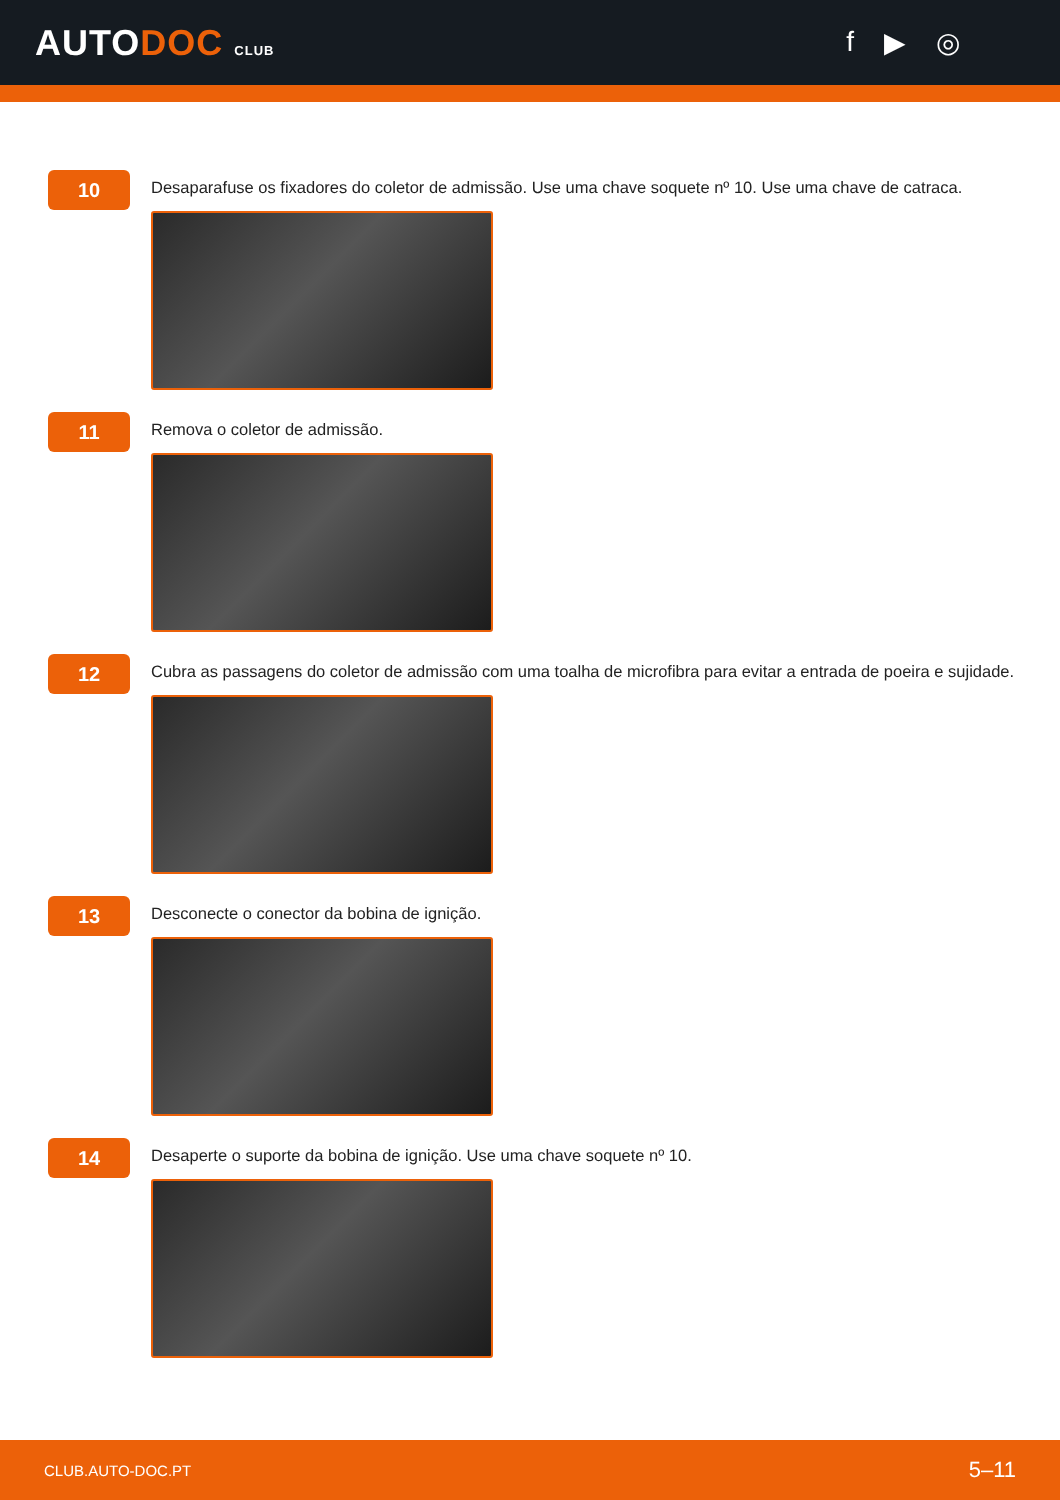AUTODOC CLUB
f ▶ ◎
10
Desaparafuse os fixadores do coletor de admissão. Use uma chave soquete nº 10. Use uma chave de catraca.
11
Remova o coletor de admissão.
12
Cubra as passagens do coletor de admissão com uma toalha de microfibra para evitar a entrada de poeira e sujidade.
13
Desconecte o conector da bobina de ignição.
14
Desaperte o suporte da bobina de ignição. Use uma chave soquete nº 10.
CLUB.AUTO-DOC.PT 5–11